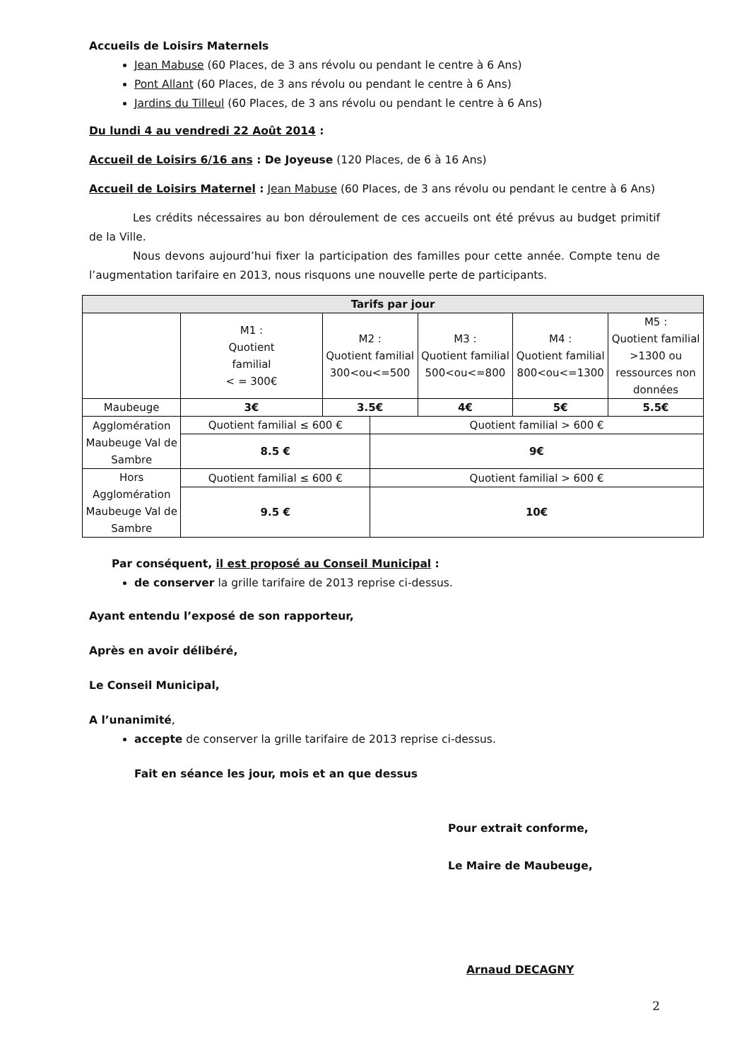Accueils de Loisirs Maternels
Jean Mabuse (60 Places, de 3 ans révolu ou pendant le centre à 6 Ans)
Pont Allant (60 Places, de 3 ans révolu ou pendant le centre à 6 Ans)
Jardins du Tilleul (60 Places, de 3 ans révolu ou pendant le centre à 6 Ans)
Du lundi 4 au vendredi 22 Août 2014 :
Accueil de Loisirs 6/16 ans : De Joyeuse (120 Places, de 6 à 16 Ans)
Accueil de Loisirs Maternel : Jean Mabuse (60 Places, de 3 ans révolu ou pendant le centre à 6 Ans)
Les crédits nécessaires au bon déroulement de ces accueils ont été prévus au budget primitif de la Ville.
Nous devons aujourd’hui fixer la participation des familles pour cette année. Compte tenu de l’augmentation tarifaire en 2013, nous risquons une nouvelle perte de participants.
| Tarifs par jour | | | | | | |
| --- | --- | --- | --- | --- | --- | --- |
| | M1 : Quotient familial < = 300€ | M2 : Quotient familial 300<ou<=500 | | M3 : Quotient familial 500<ou<=800 | M4 : Quotient familial 800<ou<=1300 | M5 : Quotient familial >1300 ou ressources non données |
| Maubeuge | 3€ | 3.5€ | | 4€ | 5€ | 5.5€ |
| Agglomération Maubeuge Val de Sambre | Quotient familial ≤ 600 € | | Quotient familial > 600 € | | | |
| | 8.5 € | | 9€ | | | |
| Hors Agglomération Maubeuge Val de Sambre | Quotient familial ≤ 600 € | | Quotient familial > 600 € | | | |
| | 9.5 € | | 10€ | | | |
Par conséquent, il est proposé au Conseil Municipal :
de conserver la grille tarifaire de 2013 reprise ci-dessus.
Ayant entendu l’exposé de son rapporteur,
Après en avoir délibéré,
Le Conseil Municipal,
A l’unanimité,
accepte de conserver la grille tarifaire de 2013 reprise ci-dessus.
Fait en séance les jour, mois et an que dessus
Pour extrait conforme,
Le Maire de Maubeuge,
Arnaud DECAGNY
2